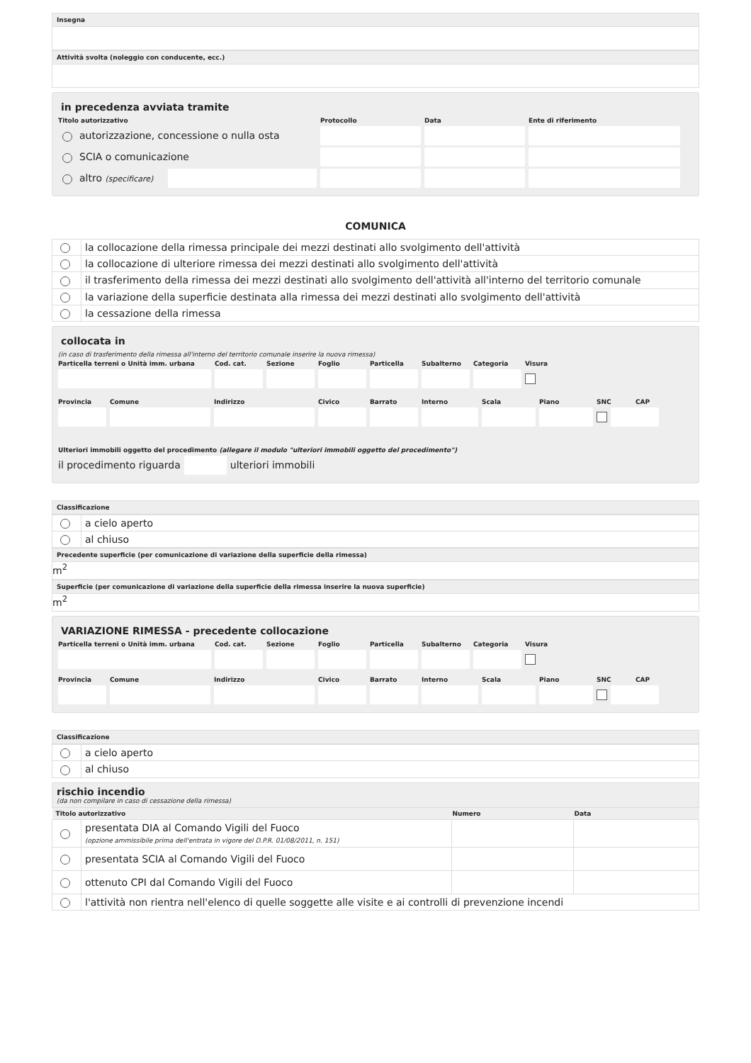Insegna
Attività svolta (noleggio con conducente, ecc.)
in precedenza avviata tramite
Titolo autorizzativo Protocollo Data Ente di riferimento
autorizzazione, concessione o nulla osta
SCIA o comunicazione
altro (specificare)
COMUNICA
| | la collocazione della rimessa principale dei mezzi destinati allo svolgimento dell'attività |
| | la collocazione di ulteriore rimessa dei mezzi destinati allo svolgimento dell'attività |
| | il trasferimento della rimessa dei mezzi destinati allo svolgimento dell'attività all'interno del territorio comunale |
| | la variazione della superficie destinata alla rimessa dei mezzi destinati allo svolgimento dell'attività |
| | la cessazione della rimessa |
collocata in
(in caso di trasferimento della rimessa all'interno del territorio comunale inserire la nuova rimessa)
Particella terreni o Unità imm. urbana Cod. cat. Sezione Foglio Particella Subalterno Categoria Visura
Provincia Comune Indirizzo Civico Barrato Interno Scala Piano SNC CAP
Ulteriori immobili oggetto del procedimento (allegare il modulo "ulteriori immobili oggetto del procedimento")
il procedimento riguarda ulteriori immobili
Classificazione
| | a cielo aperto |
| | al chiuso |
Precedente superficie (per comunicazione di variazione della superficie della rimessa)
m<sup>2</sup>
Superficie (per comunicazione di variazione della superficie della rimessa inserire la nuova superficie)
m<sup>2</sup>
VARIAZIONE RIMESSA - precedente collocazione
Particella terreni o Unità imm. urbana Cod. cat. Sezione Foglio Particella Subalterno Categoria Visura
Provincia Comune Indirizzo Civico Barrato Interno Scala Piano SNC CAP
Classificazione
| | a cielo aperto |
| | al chiuso |
rischio incendio
(da non compilare in caso di cessazione della rimessa)
| Titolo autorizzativo | | Numero | Data |
| --- | --- | --- | --- |
| | presentata DIA al Comando Vigili del Fuoco (opzione ammissibile prima dell'entrata in vigore del D.P.R. 01/08/2011, n. 151) | | |
| | presentata SCIA al Comando Vigili del Fuoco | | |
| | ottenuto CPI dal Comando Vigili del Fuoco | | |
| | l'attività non rientra nell'elenco di quelle soggette alle visite e ai controlli di prevenzione incendi | | |